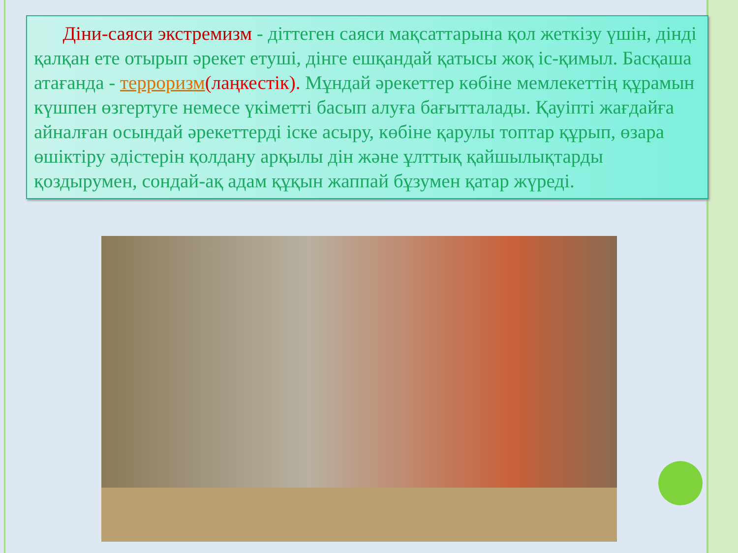Діни-саяси экстремизм - діттеген саяси мақсаттарына қол жеткізу үшін, дінді қалқан ете отырып әрекет етуші, дінге ешқандай қатысы жоқ іс-қимыл. Басқаша атағанда - терроризм(лаңкестік). Мұндай әрекеттер көбіне мемлекеттің құрамын күшпен өзгертуге немесе үкіметті басып алуға бағытталады. Қауіпті жағдайға айналған осындай әрекеттерді іске асыру, көбіне қарулы топтар құрып, өзара өшіктіру әдістерін қолдану арқылы дін және ұлттық қайшылықтарды қоздырумен, сондай-ақ адам құқын жаппай бұзумен қатар жүреді.